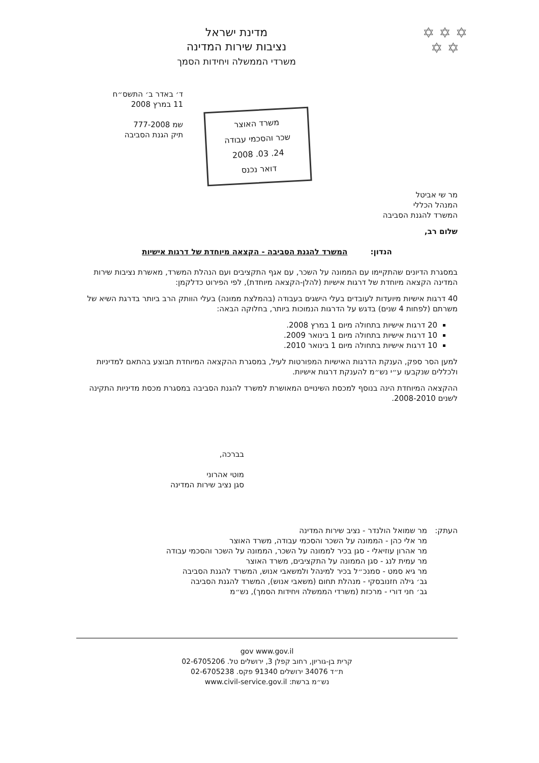✡ ✡ ✡
✡ ✡
מדינת ישראל
נציבות שירות המדינה
משרדי הממשלה ויחידות הסמך
ד׳ באדר ב׳ התשס״ח
11 במרץ 2008
שמ 777-2008
תיק הגנת הסביבה
משרד האוצר
שכר והסכמי עבודה
24. 03. 2008
דואר נכנס
מר שי אביטל
המנהל הכללי
המשרד להגנת הסביבה
שלום רב,
הנדון: המשרד להגנת הסביבה - הקצאה מיוחדת של דרגות אישיות
במסגרת הדיונים שהתקיימו עם הממונה על השכר, עם אגף התקציבים ועם הנהלת המשרד, מאשרת נציבות שירות המדינה הקצאה מיוחדת של דרגות אישיות (להלן-הקצאה מיוחדת), לפי הפירוט כדלקמן:
40 דרגות אישיות מיועדות לעובדים בעלי הישגים בעבודה (בהמלצת ממונה) בעלי הוותק הרב ביותר בדרגת השיא של משרתם (לפחות 4 שנים) בדגש על הדרגות הנמוכות ביותר, בחלוקה הבאה:
20 דרגות אישיות בתחולה מיום 1 במרץ 2008.
10 דרגות אישיות בתחולה מיום 1 בינואר 2009.
10 דרגות אישיות בתחולה מיום 1 בינואר 2010.
למען הסר ספק, הענקת הדרגות האישיות המפורטות לעיל, במסגרת ההקצאה המיוחדת תבוצע בהתאם למדיניות ולכללים שנקבעו ע״י נש״מ להענקת דרגות אישיות.
ההקצאה המיוחדת הינה בנוסף למכסת השינויים המאושרת למשרד להגנת הסביבה במסגרת מכסת מדיניות התקינה לשנים 2008-2010.
בברכה,
מוטי אהרוני
סגן נציב שירות המדינה
העתק: מר שמואל הולנדר - נציב שירות המדינה
מר אלי כהן - הממונה על השכר והסכמי עבודה, משרד האוצר
מר אהרון עוזיאלי - סגן בכיר לממונה על השכר, הממונה על השכר והסכמי עבודה
מר עמית לנג - סגן הממונה על התקציבים, משרד האוצר
מר גיא סמט - סמנכ״ל בכיר למינהל ולמשאבי אנוש, המשרד להגנת הסביבה
גב׳ גילה חזנובסקי - מנהלת תחום (משאבי אנוש), המשרד להגנת הסביבה
גב׳ חני דורי - מרכזת (משרדי הממשלה ויחידות הסמך), נש״מ
gov www.gov.il
קרית בן-גוריון, רחוב קפלן 3, ירושלים טל. 02-6705206
ת״ד 34076 ירושלים 91340 פקס. 02-6705238
נש״מ ברשת: www.civil-service.gov.il